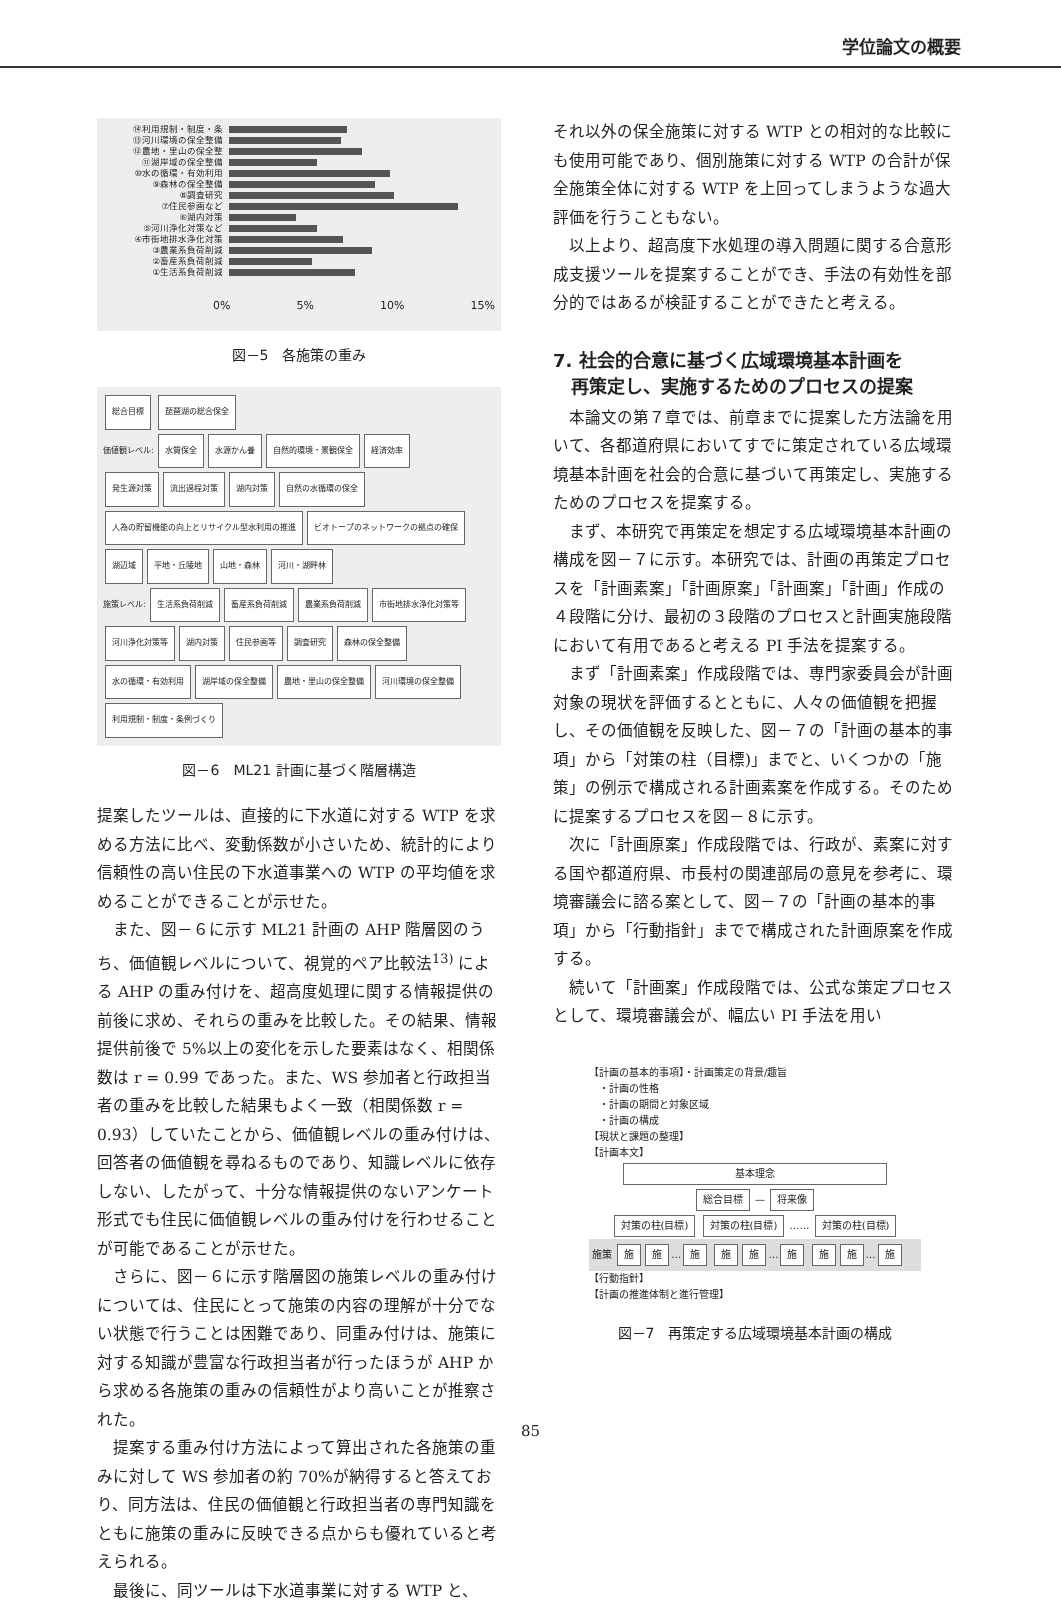学位論文の概要
⑭利用規制・制度・条
⑬河川環境の保全整備
⑫農地・里山の保全整
⑪湖岸域の保全整備
⑩水の循環・有効利用
⑨森林の保全整備
⑧調査研究
⑦住民参画など
⑥湖内対策
⑤河川浄化対策など
④市街地排水浄化対策
③農業系負荷削減
②畜産系負荷削減
①生活系負荷削減
0% 5% 10% 15%
図－5　各施策の重み
総合目標 琵琶湖の総合保全
価値観レベル: 水質保全 水源かん養 自然的環境・景観保全 経済効率
発生源対策 流出過程対策 湖内対策 自然の水循環の保全 人為の貯留機能の向上とリサイクル型水利用の推進 ビオトープのネットワークの拠点の確保 湖辺域 平地・丘陵地 山地・森林 河川・湖畔林
施策レベル: 生活系負荷削減 畜産系負荷削減 農業系負荷削減 市街地排水浄化対策等 河川浄化対策等 湖内対策 住民参画等 調査研究 森林の保全整備 水の循環・有効利用 湖岸域の保全整備 農地・里山の保全整備 河川環境の保全整備 利用規制・制度・条例づくり
図－6　ML21 計画に基づく階層構造
提案したツールは、直接的に下水道に対する WTP を求める方法に比べ、変動係数が小さいため、統計的により信頼性の高い住民の下水道事業への WTP の平均値を求めることができることが示せた。
また、図－６に示す ML21 計画の AHP 階層図のうち、価値観レベルについて、視覚的ペア比較法<sup>13)</sup> による AHP の重み付けを、超高度処理に関する情報提供の前後に求め、それらの重みを比較した。その結果、情報提供前後で 5%以上の変化を示した要素はなく、相関係数は r = 0.99 であった。また、WS 参加者と行政担当者の重みを比較した結果もよく一致（相関係数 r = 0.93）していたことから、価値観レベルの重み付けは、回答者の価値観を尋ねるものであり、知識レベルに依存しない、したがって、十分な情報提供のないアンケート形式でも住民に価値観レベルの重み付けを行わせることが可能であることが示せた。
さらに、図－６に示す階層図の施策レベルの重み付けについては、住民にとって施策の内容の理解が十分でない状態で行うことは困難であり、同重み付けは、施策に対する知識が豊富な行政担当者が行ったほうが AHP から求める各施策の重みの信頼性がより高いことが推察された。
提案する重み付け方法によって算出された各施策の重みに対して WS 参加者の約 70%が納得すると答えており、同方法は、住民の価値観と行政担当者の専門知識をともに施策の重みに反映できる点からも優れていると考えられる。
最後に、同ツールは下水道事業に対する WTP と、
それ以外の保全施策に対する WTP との相対的な比較にも使用可能であり、個別施策に対する WTP の合計が保全施策全体に対する WTP を上回ってしまうような過大評価を行うこともない。
以上より、超高度下水処理の導入問題に関する合意形成支援ツールを提案することができ、手法の有効性を部分的ではあるが検証することができたと考える。
7. 社会的合意に基づく広域環境基本計画を
　再策定し、実施するためのプロセスの提案
本論文の第７章では、前章までに提案した方法論を用いて、各都道府県においてすでに策定されている広域環境基本計画を社会的合意に基づいて再策定し、実施するためのプロセスを提案する。
まず、本研究で再策定を想定する広域環境基本計画の構成を図－７に示す。本研究では、計画の再策定プロセスを「計画素案」「計画原案」「計画案」「計画」作成の４段階に分け、最初の３段階のプロセスと計画実施段階において有用であると考える PI 手法を提案する。
まず「計画素案」作成段階では、専門家委員会が計画対象の現状を評価するとともに、人々の価値観を把握し、その価値観を反映した、図－７の「計画の基本的事項」から「対策の柱（目標)」までと、いくつかの「施策」の例示で構成される計画素案を作成する。そのために提案するプロセスを図－８に示す。
次に「計画原案」作成段階では、行政が、素案に対する国や都道府県、市長村の関連部局の意見を参考に、環境審議会に諮る案として、図－７の「計画の基本的事項」から「行動指針」までで構成された計画原案を作成する。
続いて「計画案」作成段階では、公式な策定プロセスとして、環境審議会が、幅広い PI 手法を用い
【計画の基本的事項】・計画策定の背景/趣旨
　・計画の性格
　・計画の期間と対象区域
　・計画の構成
【現状と課題の整理】
【計画本文】
基本理念
総合目標 — 将来像
対策の柱(目標) 対策の柱(目標) …… 対策の柱(目標)
施策 施 施 … 施 施 施 … 施 施 施 … 施
【行動指針】
【計画の推進体制と進行管理】
図－7　再策定する広域環境基本計画の構成
85